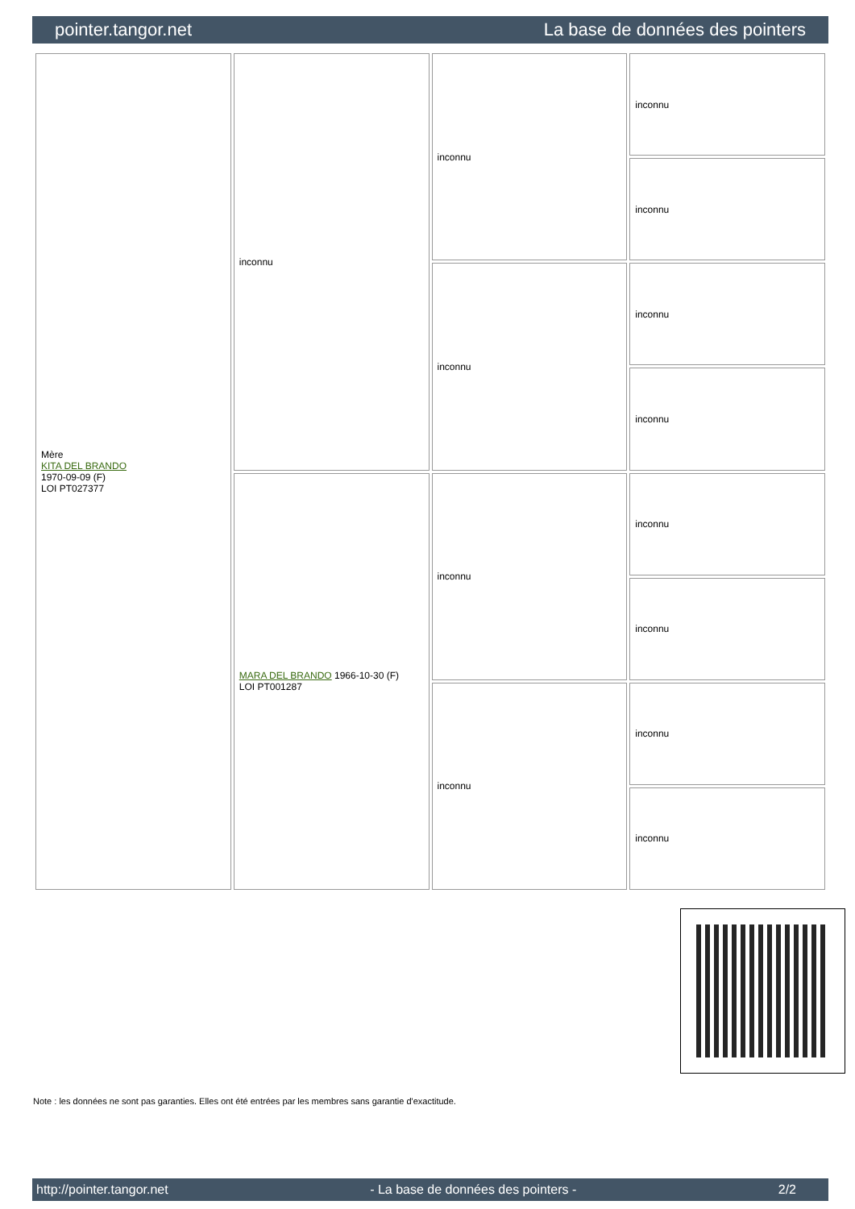pointer.tangor.net La base de données des pointers
| Mère KITA DEL BRANDO 1970-09-09 (F) LOI PT027377 | inconnu | inconnu | inconnu |
| | | | inconnu |
| | | inconnu | inconnu |
| | | | inconnu |
| | MARA DEL BRANDO 1966-10-30 (F) LOI PT001287 | inconnu | inconnu |
| | | | inconnu |
| | | inconnu | inconnu |
| | | | inconnu |
Note : les données ne sont pas garanties. Elles ont été entrées par les membres sans garantie d'exactitude.
http://pointer.tangor.net - La base de données des pointers - 2/2